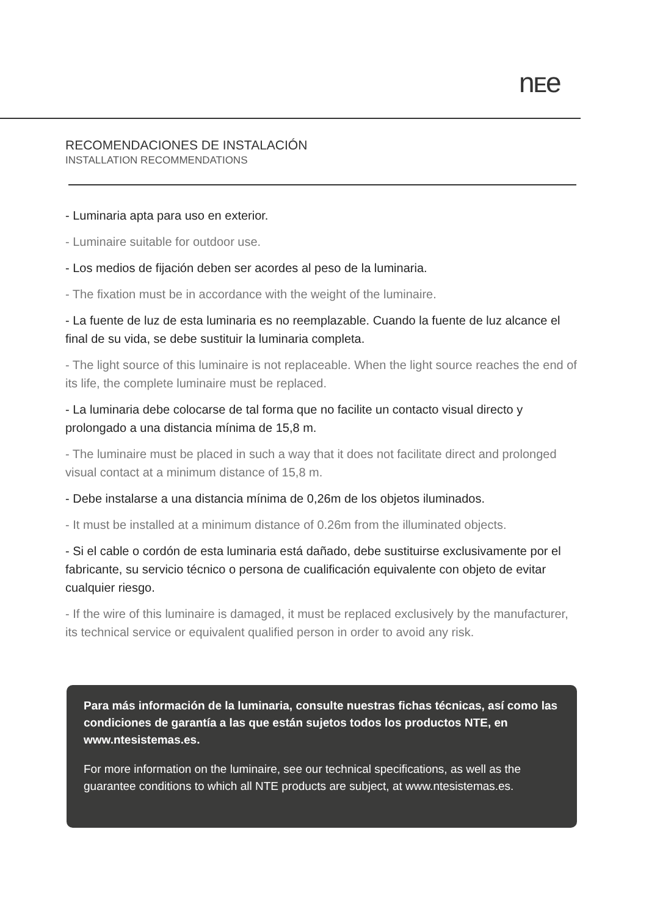nᴇe
RECOMENDACIONES DE INSTALACIÓN
INSTALLATION RECOMMENDATIONS
- Luminaria apta para uso en exterior.
- Luminaire suitable for outdoor use.
- Los medios de fijación deben ser acordes al peso de la luminaria.
- The fixation must be in accordance with the weight of the luminaire.
- La fuente de luz de esta luminaria es no reemplazable. Cuando la fuente de luz alcance el final de su vida, se debe sustituir la luminaria completa.
- The light source of this luminaire is not replaceable. When the light source reaches the end of its life, the complete luminaire must be replaced.
- La luminaria debe colocarse de tal forma que no facilite un contacto visual directo y prolongado a una distancia mínima de 15,8 m.
- The luminaire must be placed in such a way that it does not facilitate direct and prolonged visual contact at a minimum distance of 15,8 m.
- Debe instalarse a una distancia mínima de 0,26m de los objetos iluminados.
- It must be installed at a minimum distance of 0.26m from the illuminated objects.
- Si el cable o cordón de esta luminaria está dañado, debe sustituirse exclusivamente por el fabricante, su servicio técnico o persona de cualificación equivalente con objeto de evitar cualquier riesgo.
- If the wire of this luminaire is damaged, it must be replaced exclusively by the manufacturer, its technical service or equivalent qualified person in order to avoid any risk.
Para más información de la luminaria, consulte nuestras fichas técnicas, así como las condiciones de garantía a las que están sujetos todos los productos NTE, en www.ntesistemas.es.
For more information on the luminaire, see our technical specifications, as well as the guarantee conditions to which all NTE products are subject, at www.ntesistemas.es.